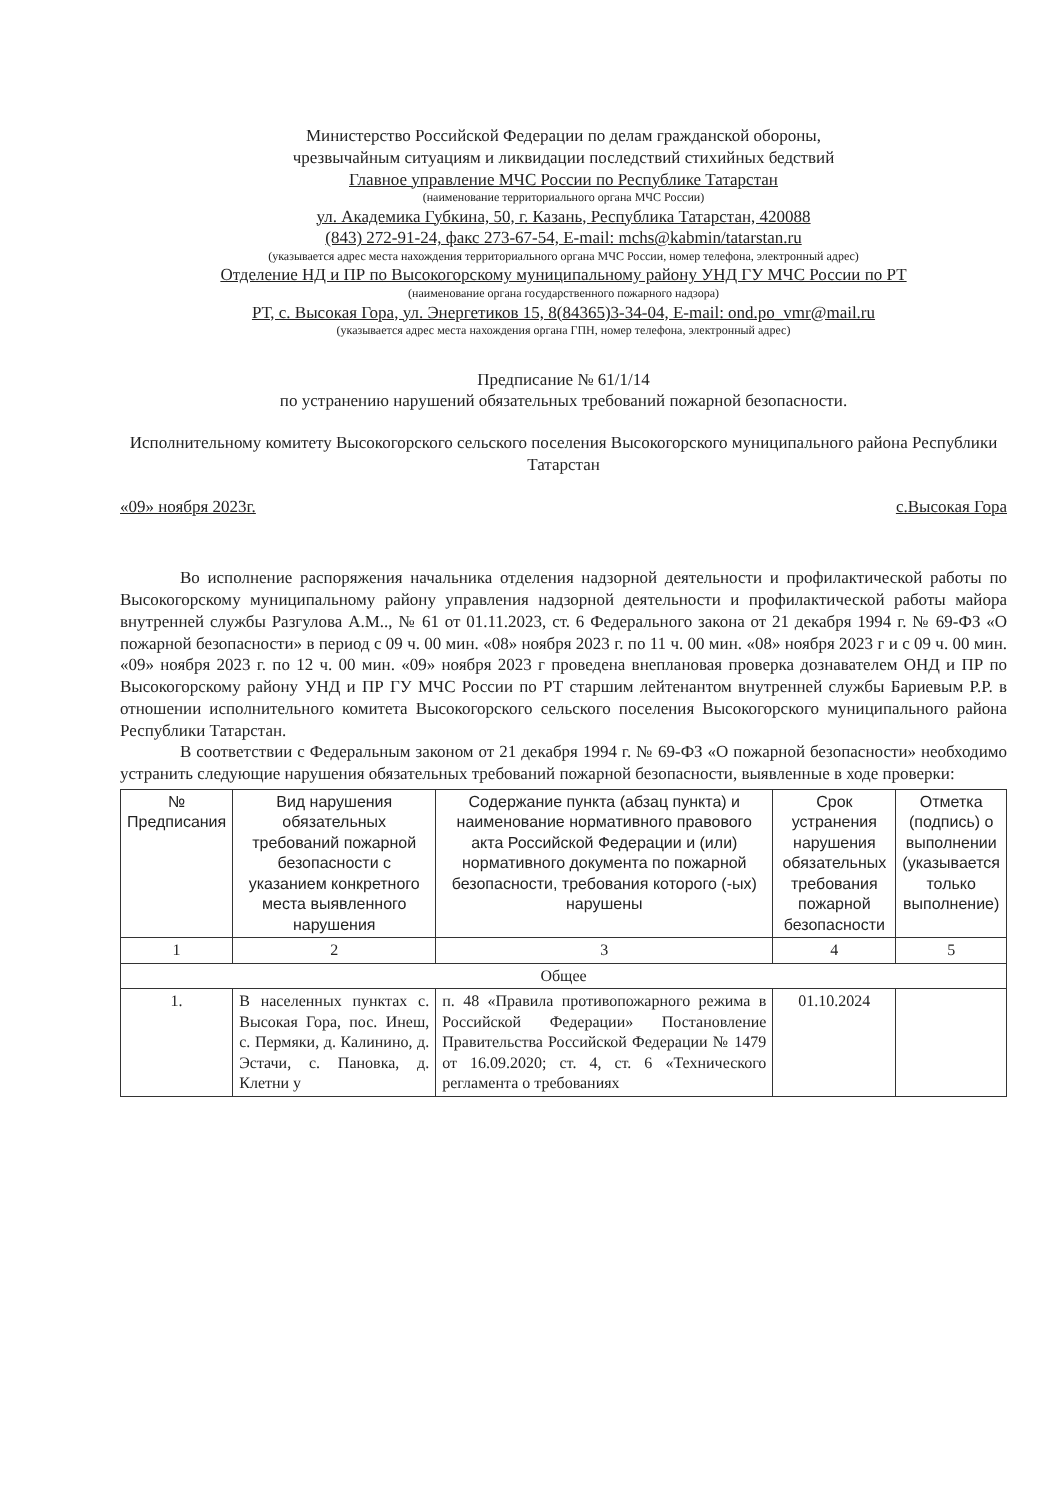Министерство Российской Федерации по делам гражданской обороны,
чрезвычайным ситуациям и ликвидации последствий стихийных бедствий
Главное управление МЧС России по Республике Татарстан
(наименование территориального органа МЧС России)
ул. Академика Губкина, 50, г. Казань, Республика Татарстан, 420088
(843) 272-91-24, факс 273-67-54, E-mail: mchs@kabmin/tatarstan.ru
(указывается адрес места нахождения территориального органа МЧС России, номер телефона, электронный адрес)
Отделение НД и ПР по Высокогорскому муниципальному району УНД ГУ МЧС России по РТ
(наименование органа государственного пожарного надзора)
РТ, с. Высокая Гора, ул. Энергетиков 15, 8(84365)3-34-04, E-mail: ond.po_vmr@mail.ru
(указывается адрес места нахождения органа ГПН, номер телефона, электронный адрес)
Предписание № 61/1/14
по устранению нарушений обязательных требований пожарной безопасности.
Исполнительному комитету Высокогорского сельского поселения Высокогорского муниципального района Республики Татарстан
«09» ноября 2023г. с.Высокая Гора
Во исполнение распоряжения начальника отделения надзорной деятельности и профилактической работы по Высокогорскому муниципальному району управления надзорной деятельности и профилактической работы майора внутренней службы Разгулова А.М.., № 61 от 01.11.2023, ст. 6 Федерального закона от 21 декабря 1994 г. № 69-ФЗ «О пожарной безопасности» в период с 09 ч. 00 мин. «08» ноября 2023 г. по 11 ч. 00 мин. «08» ноября 2023 г и с 09 ч. 00 мин. «09» ноября 2023 г. по 12 ч. 00 мин. «09» ноября 2023 г проведена внеплановая проверка дознавателем ОНД и ПР по Высокогорскому району УНД и ПР ГУ МЧС России по РТ старшим лейтенантом внутренней службы Бариевым Р.Р. в отношении исполнительного комитета Высокогорского сельского поселения Высокогорского муниципального района Республики Татарстан.
В соответствии с Федеральным законом от 21 декабря 1994 г. № 69-ФЗ «О пожарной безопасности» необходимо устранить следующие нарушения обязательных требований пожарной безопасности, выявленные в ходе проверки:
| № Предписания | Вид нарушения обязательных требований пожарной безопасности с указанием конкретного места выявленного нарушения | Содержание пункта (абзац пункта) и наименование нормативного правового акта Российской Федерации и (или) нормативного документа по пожарной безопасности, требования которого (-ых) нарушены | Срок устранения нарушения обязательных требования пожарной безопасности | Отметка (подпись) о выполнении (указывается только выполнение) |
| --- | --- | --- | --- | --- |
| 1 | 2 | 3 | 4 | 5 |
| Общее | | | | |
| 1. | В населенных пунктах с. Высокая Гора, пос. Инеш, с. Пермяки, д. Калинино, д. Эстачи, с. Пановка, д. Клетни у | п. 48 «Правила противопожарного режима в Российской Федерации» Постановление Правительства Российской Федерации № 1479 от 16.09.2020; ст. 4, ст. 6 «Технического регламента о требованиях | 01.10.2024 | |